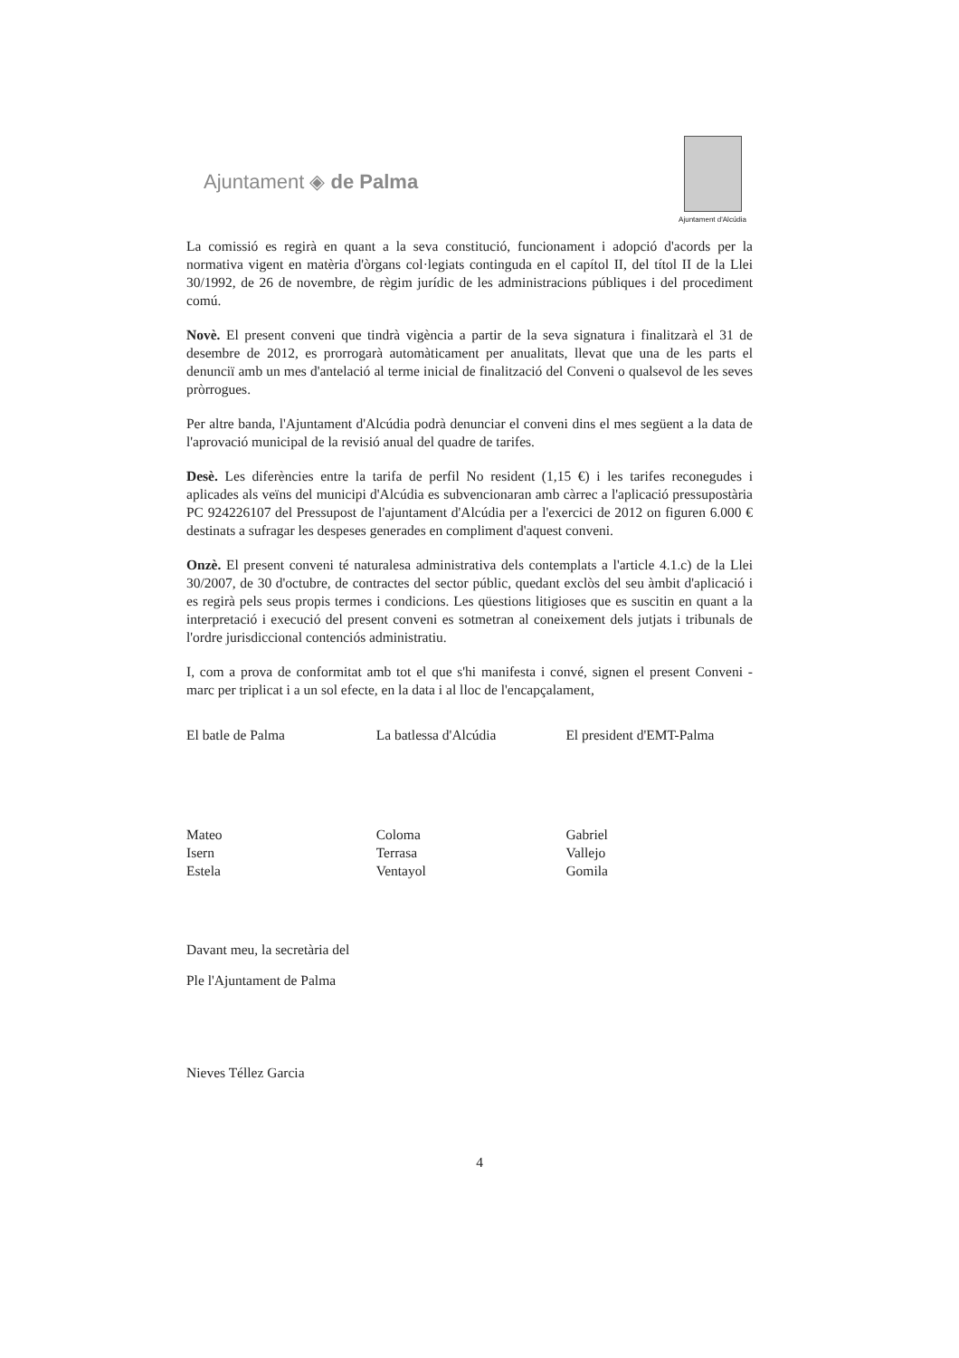Ajuntament ◈ de Palma
Ajuntament d'Alcúdia
La comissió es regirà en quant a la seva constitució, funcionament i adopció d'acords per la normativa vigent en matèria d'òrgans col·legiats continguda en el capítol II, del títol II de la Llei 30/1992, de 26 de novembre, de règim jurídic de les administracions públiques i del procediment comú.
Novè. El present conveni que tindrà vigència a partir de la seva signatura i finalitzarà el 31 de desembre de 2012, es prorrogarà automàticament per anualitats, llevat que una de les parts el denunciï amb un mes d'antelació al terme inicial de finalització del Conveni o qualsevol de les seves pròrrogues.
Per altre banda, l'Ajuntament d'Alcúdia podrà denunciar el conveni dins el mes següent a la data de l'aprovació municipal de la revisió anual del quadre de tarifes.
Desè. Les diferències entre la tarifa de perfil No resident (1,15 €) i les tarifes reconegudes i aplicades als veïns del municipi d'Alcúdia es subvencionaran amb càrrec a l'aplicació pressupostària PC 924226107 del Pressupost de l'ajuntament d'Alcúdia per a l'exercici de 2012 on figuren 6.000 € destinats a sufragar les despeses generades en compliment d'aquest conveni.
Onzè. El present conveni té naturalesa administrativa dels contemplats a l'article 4.1.c) de la Llei 30/2007, de 30 d'octubre, de contractes del sector públic, quedant exclòs del seu àmbit d'aplicació i es regirà pels seus propis termes i condicions. Les qüestions litigioses que es suscitin en quant a la interpretació i execució del present conveni es sotmetran al coneixement dels jutjats i tribunals de l'ordre jurisdiccional contenciós administratiu.
I, com a prova de conformitat amb tot el que s'hi manifesta i convé, signen el present Conveni - marc per triplicat i a un sol efecte, en la data i al lloc de l'encapçalament,
El batle de Palma
Mateo Isern Estela
La batlessa d'Alcúdia
Coloma Terrasa Ventayol
El president d'EMT-Palma
Gabriel Vallejo Gomila
Davant meu, la secretària del
Ple l'Ajuntament de Palma
Nieves Téllez Garcia
4